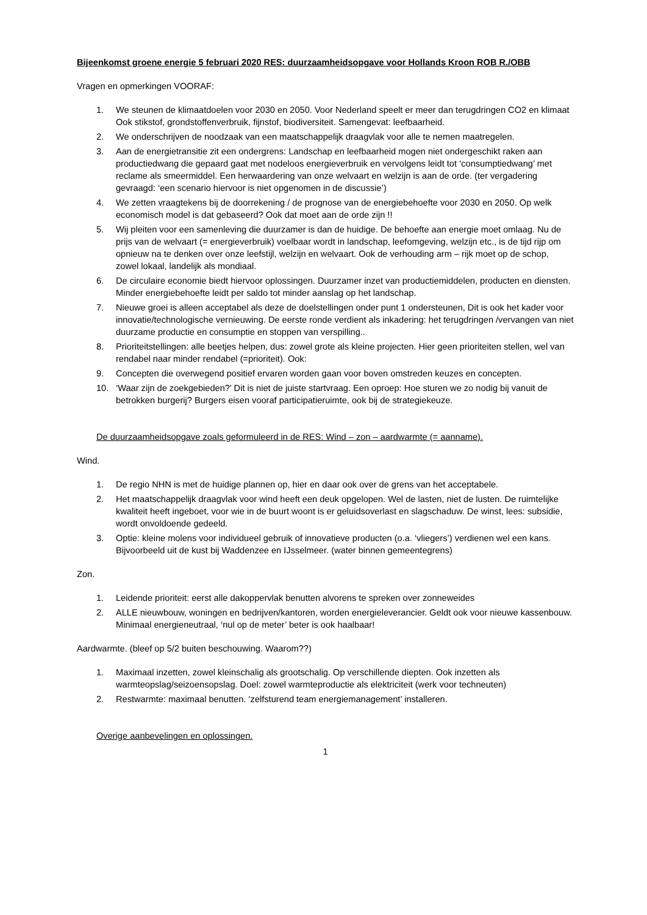Bijeenkomst groene energie 5 februari 2020 RES: duurzaamheidsopgave voor Hollands Kroon ROB R./OBB
Vragen en opmerkingen VOORAF:
1. We steunen de klimaatdoelen voor 2030 en 2050. Voor Nederland speelt er meer dan terugdringen CO2 en klimaat Ook stikstof, grondstoffenverbruik, fijnstof, biodiversiteit. Samengevat: leefbaarheid.
2. We onderschrijven de noodzaak van een maatschappelijk draagvlak voor alle te nemen maatregelen.
3. Aan de energietransitie zit een ondergrens: Landschap en leefbaarheid mogen niet ondergeschikt raken aan productiedwang die gepaard gaat met nodeloos energieverbruik en vervolgens leidt tot ‘consumptiedwang’ met reclame als smeermiddel. Een herwaardering van onze welvaart en welzijn is aan de orde. (ter vergadering gevraagd: ‘een scenario hiervoor is niet opgenomen in de discussie’)
4. We zetten vraagtekens bij de doorrekening / de prognose van de energiebehoefte voor 2030 en 2050. Op welk economisch model is dat gebaseerd? Ook dat moet aan de orde zijn !!
5. Wij pleiten voor een samenleving die duurzamer is dan de huidige. De behoefte aan energie moet omlaag. Nu de prijs van de welvaart (= energieverbruik) voelbaar wordt in landschap, leefomgeving, welzijn etc., is de tijd rijp om opnieuw na te denken over onze leefstijl, welzijn en welvaart. Ook de verhouding arm – rijk moet op de schop, zowel lokaal, landelijk als mondiaal.
6. De circulaire economie biedt hiervoor oplossingen. Duurzamer inzet van productiemiddelen, producten en diensten. Minder energiebehoefte leidt per saldo tot minder aanslag op het landschap.
7. Nieuwe groei is alleen acceptabel als deze de doelstellingen onder punt 1 ondersteunen, Dit is ook het kader voor innovatie/technologische vernieuwing. De eerste ronde verdient als inkadering: het terugdringen /vervangen van niet duurzame productie en consumptie en stoppen van verspilling..
8. Prioriteitstellingen: alle beetjes helpen, dus: zowel grote als kleine projecten. Hier geen prioriteiten stellen, wel van rendabel naar minder rendabel (=prioriteit). Ook:
9. Concepten die overwegend positief ervaren worden gaan voor boven omstreden keuzes en concepten.
10. ‘Waar zijn de zoekgebieden?’ Dit is niet de juiste startvraag. Een oproep: Hoe sturen we zo nodig bij vanuit de betrokken burgerij? Burgers eisen vooraf participatieruimte, ook bij de strategiekeuze.
De duurzaamheidsopgave zoals geformuleerd in de RES: Wind – zon – aardwarmte (= aanname).
Wind.
1. De regio NHN is met de huidige plannen op, hier en daar ook over de grens van het acceptabele.
2. Het maatschappelijk draagvlak voor wind heeft een deuk opgelopen. Wel de lasten, niet de lusten. De ruimtelijke kwaliteit heeft ingeboet, voor wie in de buurt woont is er geluidsoverlast en slagschaduw. De winst, lees: subsidie, wordt onvoldoende gedeeld.
3. Optie: kleine molens voor individueel gebruik of innovatieve producten (o.a. ‘vliegers’) verdienen wel een kans. Bijvoorbeeld uit de kust bij Waddenzee en IJsselmeer. (water binnen gemeentegrens)
Zon.
1. Leidende prioriteit: eerst alle dakoppervlak benutten alvorens te spreken over zonneweides
2. ALLE nieuwbouw, woningen en bedrijven/kantoren, worden energieleverancier. Geldt ook voor nieuwe kassenbouw. Minimaal energieneutraal, ‘nul op de meter’ beter is ook haalbaar!
Aardwarmte. (bleef op 5/2 buiten beschouwing. Waarom??)
1. Maximaal inzetten, zowel kleinschalig als grootschalig. Op verschillende diepten. Ook inzetten als warmteopslag/seizoensopslag. Doel: zowel warmteproductie als elektriciteit (werk voor techneuten)
2. Restwarmte: maximaal benutten. ‘zelfsturend team energiemanagement’ installeren.
Overige aanbevelingen en oplossingen.
1